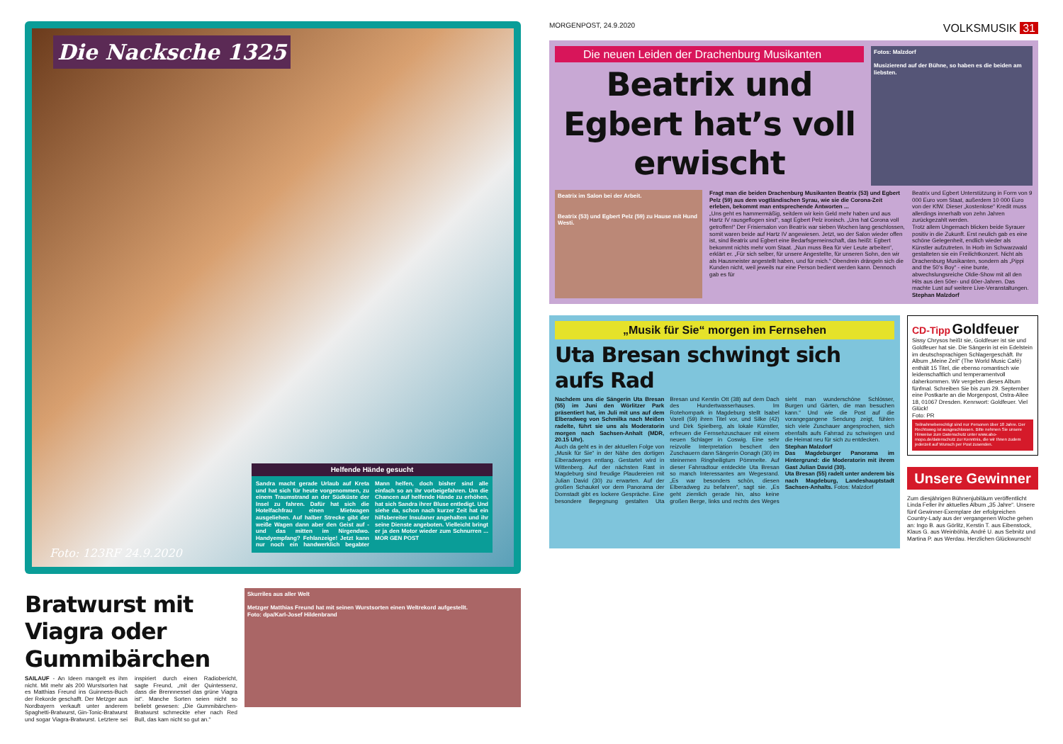Die Nacksche 1325
Helfende Hände gesucht
Sandra macht gerade Urlaub auf Kreta und hat sich für heute vorgenommen, zu einem Traumstrand an der Südküste der Insel zu fahren. Dafür hat sich die Hotelfachfrau einen Mietwagen ausgeliehen. Auf halber Strecke gibt der weiße Wagen dann aber den Geist auf - und das mitten im Nirgendwo. Handyempfang? Fehlanzeige! Jetzt kann nur noch ein handwerklich begabter Mann helfen, doch bisher sind alle einfach so an ihr vorbeigefahren. Um die Chancen auf helfende Hände zu erhöhen, hat sich Sandra ihrer Bluse entledigt. Und siehe da, schon nach kurzer Zeit hat ein hilfsbereiter Insulaner angehalten und ihr seine Dienste angeboten. Vielleicht bringt er ja den Motor wieder zum Schnurren ... MOR GEN POST
Foto: 123RF 24.9.2020
Bratwurst mit Viagra oder Gummibärchen
SAILAUF - An Ideen mangelt es ihm nicht. Mit mehr als 200 Wurstsorten hat es Matthias Freund ins Guinness-Buch der Rekorde geschafft. Der Metzger aus Nordbayern verkauft unter anderem Spaghetti-Bratwurst, Gin-Tonic-Bratwurst und sogar Viagra-Bratwurst. Letztere sei inspiriert durch einen Radiobericht, sagte Freund, „mit der Quintessenz, dass die Brennnessel das grüne Viagra ist“. Manche Sorten seien nicht so beliebt gewesen: „Die Gummibärchen-Bratwurst schmeckte eher nach Red Bull, das kam nicht so gut an.“
Skurriles aus aller Welt
Metzger Matthias Freund hat mit seinen Wurstsorten einen Weltrekord aufgestellt.
Foto: dpa/Karl-Josef Hildenbrand
MORGENPOST, 24.9.2020 VOLKSMUSIK 31
Die neuen Leiden der Drachenburg Musikanten
Beatrix und Egbert hat’s voll erwischt
Fotos: Malzdorf
Musizierend auf der Bühne, so haben es die beiden am liebsten.
Beatrix im Salon bei der Arbeit.
Beatrix (53) und Egbert Pelz (59) zu Hause mit Hund Westi.
Fragt man die beiden Drachenburg Musikanten Beatrix (53) und Egbert Pelz (59) aus dem vogtländischen Syrau, wie sie die Corona-Zeit erleben, bekommt man entsprechende Antworten ...
„Uns geht es hammermäßig, seitdem wir kein Geld mehr haben und aus Hartz IV rausgeflogen sind“, sagt Egbert Pelz ironisch. „Uns hat Corona voll getroffen!“ Der Frisiersalon von Beatrix war sieben Wochen lang geschlossen, somit waren beide auf Hartz IV angewiesen. Jetzt, wo der Salon wieder offen ist, sind Beatrix und Egbert eine Bedarfsgemeinschaft, das heißt: Egbert bekommt nichts mehr vom Staat. „Nun muss Bea für vier Leute arbeiten“, erklärt er. „Für sich selber, für unsere Angestellte, für unseren Sohn, den wir als Hausmeister angestellt haben, und für mich.“ Obendrein drängeln sich die Kunden nicht, weil jeweils nur eine Person bedient werden kann. Dennoch gab es für
Beatrix und Egbert Unterstützung in Form von 9 000 Euro vom Staat, außerdem 10 000 Euro von der KfW. Dieser „kostenlose“ Kredit muss allerdings innerhalb von zehn Jahren zurückgezahlt werden.
Trotz allem Ungemach blicken beide Syrauer positiv in die Zukunft. Erst neulich gab es eine schöne Gelegenheit, endlich wieder als Künstler aufzutreten. In Horb im Schwarzwald gestalteten sie ein Freilichtkonzert. Nicht als Drachenburg Musikanten, sondern als „Pippi and the 50’s Boy“ - eine bunte, abwechslungsreiche Oldie-Show mit all den Hits aus den 50er- und 60er-Jahren. Das machte Lust auf weitere Live-Veranstaltungen.
Stephan Malzdorf
„Musik für Sie“ morgen im Fernsehen
Uta Bresan schwingt sich aufs Rad
Nachdem uns die Sängerin Uta Bresan (55) im Juni den Wörlitzer Park präsentiert hat, im Juli mit uns auf dem Elberadweg von Schmilka nach Meißen radelte, führt sie uns als Moderatorin morgen nach Sachsen-Anhalt (MDR, 20.15 Uhr).
Auch da geht es in der aktuellen Folge von „Musik für Sie“ in der Nähe des dortigen Elberadweges entlang. Gestartet wird in Wittenberg. Auf der nächsten Rast in Magdeburg sind freudige Plaudereien mit Julian David (30) zu erwarten. Auf der großen Schaukel vor dem Panorama der Domstadt gibt es lockere Gespräche. Eine besondere Begegnung gestalten Uta Bresan und Kerstin Ott (38) auf dem Dach des Hundertwasserhauses. Im Rotehornpark in Magdeburg stellt Isabel Varell (59) ihren Titel vor, und Silke (42) und Dirk Spielberg, als lokale Künstler, erfreuen die Fernsehzuschauer mit einem neuen Schlager in Coswig. Eine sehr reizvolle Interpretation beschert den Zuschauern dann Sängerin Oonagh (30) im steinernen Ringheiligtum Pömmelte. Auf dieser Fahrradtour entdeckte Uta Bresan so manch Interessantes am Wegesrand. „Es war besonders schön, diesen Elberadweg zu befahren“, sagt sie. „Es geht ziemlich gerade hin, also keine großen Berge, links und rechts des Weges sieht man wunderschöne Schlösser, Burgen und Gärten, die man besuchen kann.“ Und wie die Post auf die vorangegangene Sendung zeigt, fühlen sich viele Zuschauer angesprochen, sich ebenfalls aufs Fahrrad zu schwingen und die Heimat neu für sich zu entdecken.
Stephan Malzdorf
Das Magdeburger Panorama im Hintergrund: die Moderatorin mit ihrem Gast Julian David (30).
Uta Bresan (55) radelt unter anderem bis nach Magdeburg, Landeshauptstadt Sachsen-Anhalts. Fotos: Malzdorf
CD-Tipp Goldfeuer
Sissy Chrysos heißt sie, Goldfeuer ist sie und Goldfeuer hat sie. Die Sängerin ist ein Edelstein im deutschsprachigen Schlagergeschäft. Ihr Album „Meine Zeit“ (The World Music Café) enthält 15 Titel, die ebenso romantisch wie leidenschaftlich und temperamentvoll daherkommen. Wir vergeben dieses Album fünfmal. Schreiben Sie bis zum 29. September eine Postkarte an die Morgenpost, Ostra-Allee 18, 01067 Dresden. Kennwort: Goldfeuer. Viel Glück!
Foto: PR
Teilnahmeberechtigt sind nur Personen über 18 Jahre. Der Rechtsweg ist ausgeschlossen. Bitte nehmen Sie unsere Hinweise zum Datenschutz unter www.abo-mopo.de/datenschutz zur Kenntnis, die wir Ihnen zudem jederzeit auf Wunsch per Post zusenden.
Unsere Gewinner
Zum diesjährigen Bühnenjubiläum veröffentlicht Linda Feller ihr aktuelles Album „35 Jahre“. Unsere fünf Gewinner-Exemplare der erfolgreichen Country-Lady aus der vergangenen Woche gehen an: Ingo B. aus Görlitz, Kerstin T. aus Eibenstock, Klaus G. aus Weinböhla, André U. aus Sebnitz und Martina P. aus Werdau. Herzlichen Glückwunsch!